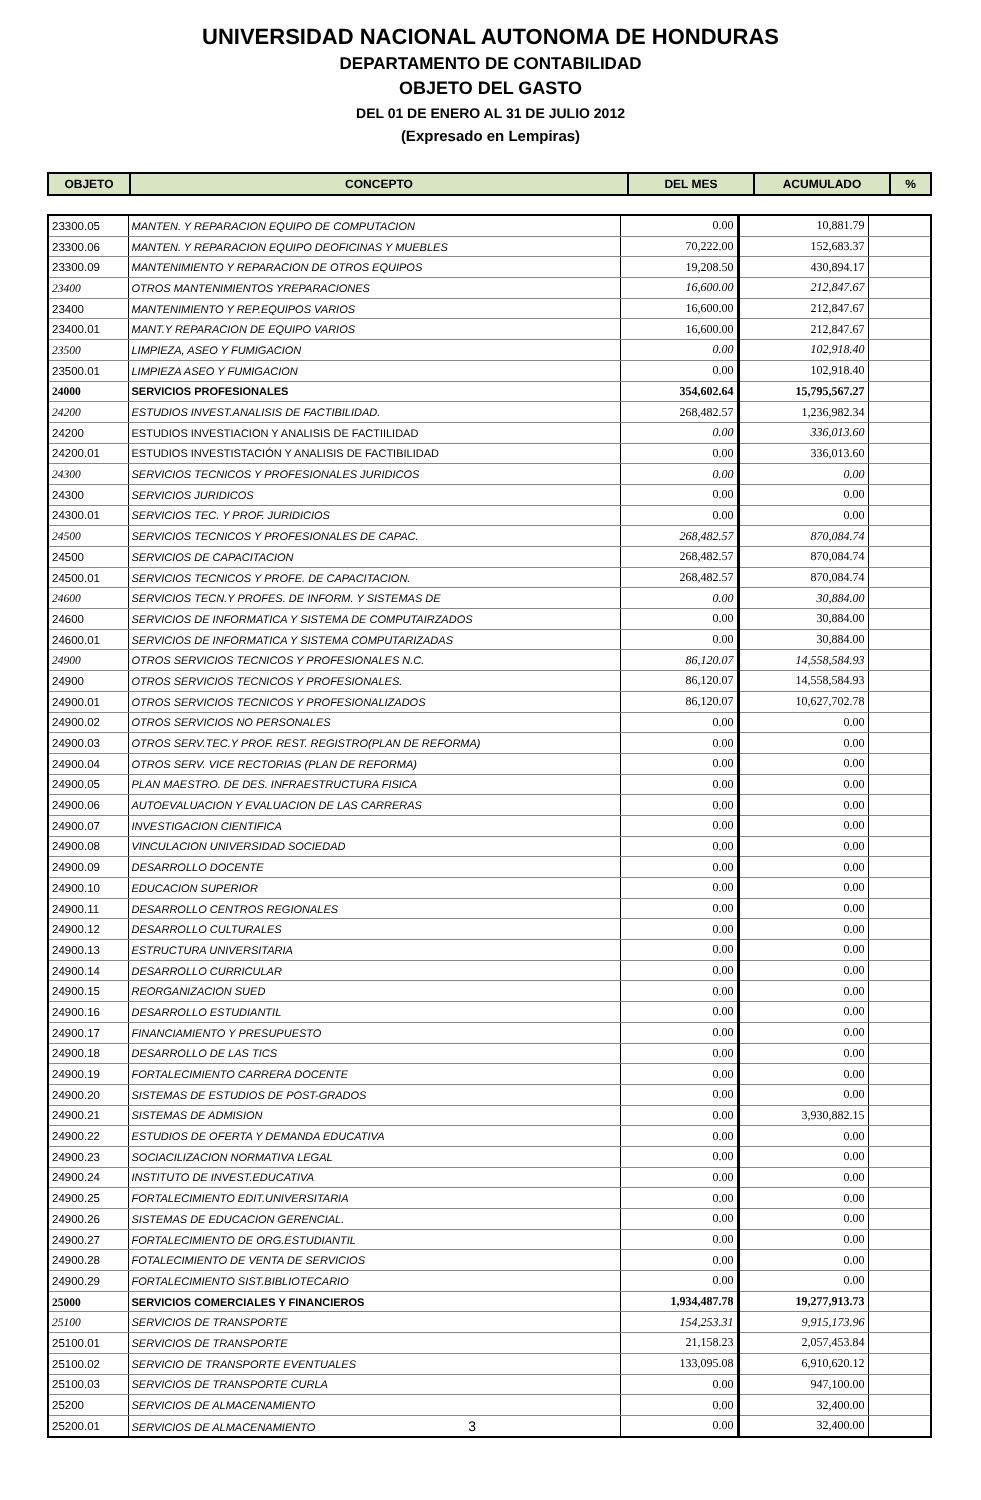UNIVERSIDAD NACIONAL AUTONOMA DE HONDURAS
DEPARTAMENTO DE CONTABILIDAD
OBJETO DEL GASTO
DEL 01 DE ENERO AL 31 DE JULIO 2012
(Expresado en Lempiras)
| OBJETO | CONCEPTO | DEL MES | ACUMULADO | % |
| --- | --- | --- | --- | --- |
| 23300.05 | MANTEN. Y REPARACION EQUIPO DE COMPUTACION | 0.00 | 10,881.79 | |
| 23300.06 | MANTEN. Y REPARACION EQUIPO DEOFICINAS Y MUEBLES | 70,222.00 | 152,683.37 | |
| 23300.09 | MANTENIMIENTO Y REPARACION DE OTROS EQUIPOS | 19,208.50 | 430,894.17 | |
| 23400 | OTROS MANTENIMIENTOS YREPARACIONES | 16,600.00 | 212,847.67 | |
| 23400 | MANTENIMIENTO Y REP.EQUIPOS VARIOS | 16,600.00 | 212,847.67 | |
| 23400.01 | MANT.Y REPARACION DE EQUIPO VARIOS | 16,600.00 | 212,847.67 | |
| 23500 | LIMPIEZA, ASEO Y FUMIGACION | 0.00 | 102,918.40 | |
| 23500.01 | LIMPIEZA ASEO Y FUMIGACION | 0.00 | 102,918.40 | |
| 24000 | SERVICIOS PROFESIONALES | 354,602.64 | 15,795,567.27 | |
| 24200 | ESTUDIOS INVEST.ANALISIS DE FACTIBILIDAD. | 268,482.57 | 1,236,982.34 | |
| 24200 | ESTUDIOS INVESTIACION Y ANALISIS DE FACTIILIDAD | 0.00 | 336,013.60 | |
| 24200.01 | ESTUDIOS INVESTISTACIÓN Y ANALISIS DE FACTIBILIDAD | 0.00 | 336,013.60 | |
| 24300 | SERVICIOS TECNICOS Y PROFESIONALES JURIDICOS | 0.00 | 0.00 | |
| 24300 | SERVICIOS JURIDICOS | 0.00 | 0.00 | |
| 24300.01 | SERVICIOS TEC. Y PROF. JURIDICIOS | 0.00 | 0.00 | |
| 24500 | SERVICIOS TECNICOS Y PROFESIONALES DE CAPAC. | 268,482.57 | 870,084.74 | |
| 24500 | SERVICIOS DE CAPACITACION | 268,482.57 | 870,084.74 | |
| 24500.01 | SERVICIOS TECNICOS Y PROFE. DE CAPACITACION. | 268,482.57 | 870,084.74 | |
| 24600 | SERVICIOS TECN.Y PROFES. DE INFORM. Y SISTEMAS DE | 0.00 | 30,884.00 | |
| 24600 | SERVICIOS DE INFORMATICA Y SISTEMA DE COMPUTAIRZADOS | 0.00 | 30,884.00 | |
| 24600.01 | SERVICIOS DE INFORMATICA Y SISTEMA COMPUTARIZADAS | 0.00 | 30,884.00 | |
| 24900 | OTROS SERVICIOS TECNICOS Y PROFESIONALES N.C. | 86,120.07 | 14,558,584.93 | |
| 24900 | OTROS SERVICIOS TECNICOS Y PROFESIONALES. | 86,120.07 | 14,558,584.93 | |
| 24900.01 | OTROS SERVICIOS TECNICOS Y PROFESIONALIZADOS | 86,120.07 | 10,627,702.78 | |
| 24900.02 | OTROS SERVICIOS NO PERSONALES | 0.00 | 0.00 | |
| 24900.03 | OTROS SERV.TEC.Y PROF. REST. REGISTRO(PLAN DE REFORMA) | 0.00 | 0.00 | |
| 24900.04 | OTROS SERV. VICE RECTORIAS (PLAN DE REFORMA) | 0.00 | 0.00 | |
| 24900.05 | PLAN MAESTRO. DE DES. INFRAESTRUCTURA FISICA | 0.00 | 0.00 | |
| 24900.06 | AUTOEVALUACION Y EVALUACION DE LAS CARRERAS | 0.00 | 0.00 | |
| 24900.07 | INVESTIGACION CIENTIFICA | 0.00 | 0.00 | |
| 24900.08 | VINCULACION UNIVERSIDAD SOCIEDAD | 0.00 | 0.00 | |
| 24900.09 | DESARROLLO DOCENTE | 0.00 | 0.00 | |
| 24900.10 | EDUCACION SUPERIOR | 0.00 | 0.00 | |
| 24900.11 | DESARROLLO CENTROS REGIONALES | 0.00 | 0.00 | |
| 24900.12 | DESARROLLO CULTURALES | 0.00 | 0.00 | |
| 24900.13 | ESTRUCTURA UNIVERSITARIA | 0.00 | 0.00 | |
| 24900.14 | DESARROLLO CURRICULAR | 0.00 | 0.00 | |
| 24900.15 | REORGANIZACION SUED | 0.00 | 0.00 | |
| 24900.16 | DESARROLLO ESTUDIANTIL | 0.00 | 0.00 | |
| 24900.17 | FINANCIAMIENTO Y PRESUPUESTO | 0.00 | 0.00 | |
| 24900.18 | DESARROLLO DE LAS TICS | 0.00 | 0.00 | |
| 24900.19 | FORTALECIMIENTO CARRERA DOCENTE | 0.00 | 0.00 | |
| 24900.20 | SISTEMAS DE ESTUDIOS DE POST-GRADOS | 0.00 | 0.00 | |
| 24900.21 | SISTEMAS DE ADMISION | 0.00 | 3,930,882.15 | |
| 24900.22 | ESTUDIOS DE OFERTA Y DEMANDA EDUCATIVA | 0.00 | 0.00 | |
| 24900.23 | SOCIACILIZACION NORMATIVA LEGAL | 0.00 | 0.00 | |
| 24900.24 | INSTITUTO DE INVEST.EDUCATIVA | 0.00 | 0.00 | |
| 24900.25 | FORTALECIMIENTO EDIT.UNIVERSITARIA | 0.00 | 0.00 | |
| 24900.26 | SISTEMAS DE EDUCACION GERENCIAL. | 0.00 | 0.00 | |
| 24900.27 | FORTALECIMIENTO DE ORG.ESTUDIANTIL | 0.00 | 0.00 | |
| 24900.28 | FOTALECIMIENTO DE VENTA DE SERVICIOS | 0.00 | 0.00 | |
| 24900.29 | FORTALECIMIENTO SIST.BIBLIOTECARIO | 0.00 | 0.00 | |
| 25000 | SERVICIOS COMERCIALES Y FINANCIEROS | 1,934,487.78 | 19,277,913.73 | |
| 25100 | SERVICIOS DE TRANSPORTE | 154,253.31 | 9,915,173.96 | |
| 25100.01 | SERVICIOS DE TRANSPORTE | 21,158.23 | 2,057,453.84 | |
| 25100.02 | SERVICIO DE TRANSPORTE EVENTUALES | 133,095.08 | 6,910,620.12 | |
| 25100.03 | SERVICIOS DE TRANSPORTE CURLA | 0.00 | 947,100.00 | |
| 25200 | SERVICIOS DE ALMACENAMIENTO | 0.00 | 32,400.00 | |
| 25200.01 | SERVICIOS DE ALMACENAMIENTO 3 | 0.00 | 32,400.00 | |